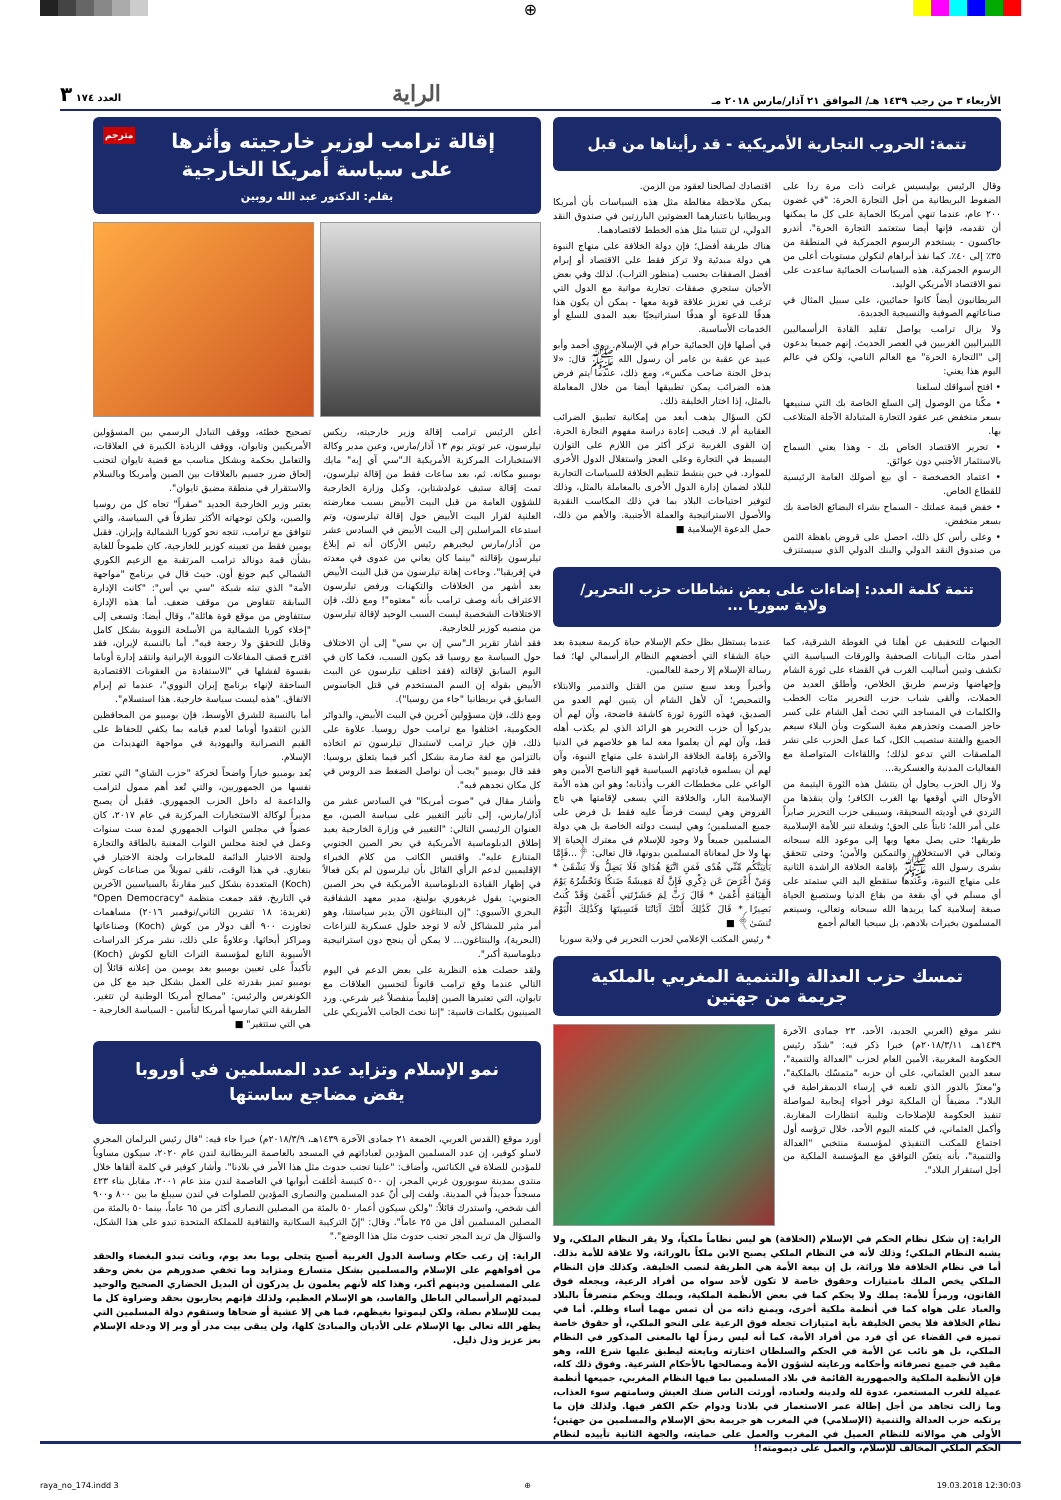⊕
الأربعاء ٣ من رجب ١٤٣٩ هـ/ الموافق ٢١ آذار/مارس ٢٠١٨ مـ
الراية
العدد ١٧٤ ٣
تتمة: الحروب التجارية الأمريكية - قد رأيناها من قبل
وقال الرئيس يوليسيس غرانت ذات مرة ردا على الضغوط البريطانية من أجل التجارة الحرة: "في غضون ٢٠٠ عام، عندما تنهي أمريكا الحماية على كل ما يمكنها أن تقدمه، فإنها أيضا ستعتمد التجارة الحرة". أندرو جاكسون - يستخدم الرسوم الجمركية في المنطقة من ٣٥٪ إلى ٤٠٪. كما نفذ أبراهام لنكولن مستويات أعلى من الرسوم الجمركية. هذه السياسات الحمائية ساعدت على نمو الاقتصاد الأمريكي الوليد.
البريطانيون أيضاً كانوا حمائيين، على سبيل المثال في صناعاتهم الصوفية والنسيجية الجديدة.
ولا يزال ترامب يواصل تقليد القادة الرأسماليين الليبراليين الغربيين في العصر الحديث. إنهم جميعا يدعون إلى "التجارة الحرة" مع العالم النامي، ولكن في عالم اليوم هذا يعني:
• افتح أسواقك لسلعنا
• مكّنا من الوصول إلى السلع الخاصة بك التي سنبيعها بسعر منخفض عبر عقود التجارة المتبادلة الآجلة المتلاعب بها.
• تحرير الاقتصاد الخاص بك - وهذا يعني السماح بالاستثمار الأجنبي دون عوائق.
• اعتماد الخصخصة - أي بيع أصولك العامة الرئيسية للقطاع الخاص.
• خفض قيمة عملتك - السماح بشراء البضائع الخاصة بك بسعر منخفض.
• وعلى رأس كل ذلك، احصل على قروض باهظة الثمن من صندوق النقد الدولي والبنك الدولي الذي سيستنزف اقتصادك لصالحنا لعقود من الزمن.
يمكن ملاحظة مغالطة مثل هذه السياسات بأن أمريكا وبريطانيا باعتبارهما العضوتين البارزتين في صندوق النقد الدولي، لن تتبنيا مثل هذه الخطط لاقتصادهما.
هناك طريقة أفضل؛ فإن دولة الخلافة على منهاج النبوة هي دولة مبدئية ولا تركز فقط على الاقتصاد أو إبرام أفضل الصفقات بحسب (منظور التراب). لذلك وفي بعض الأحيان ستجري صفقات تجارية مواتية مع الدول التي ترغب في تعزيز علاقة قوية معها - يمكن أن يكون هذا هدفًا للدعوة أو هدفًا استراتيجيًا بعيد المدى للسلع أو الخدمات الأساسية.
في أصلها فإن الحمائية حرام في الإسلام. روى أحمد وأبو عبيد عن عقبة بن عامر أن رسول الله ﷺ قال: «لا يدخل الجنة صاحب مكس»، ومع ذلك، عندما يتم فرض هذه الضرائب يمكن تطبيقها أيضا من خلال المعاملة بالمثل، إذا اختار الخليفة ذلك.
لكن السؤال يذهب أبعد من إمكانية تطبيق الضرائب العقابية أم لا. فيجب إعادة دراسة مفهوم التجارة الحرة. إن القوى الغربية تركز أكثر من اللازم على التوازن البسيط في التجارة وعلى العجز واستغلال الدول الأخرى للموارد. في حين ينشط تنظيم الخلافة للسياسات التجارية للبلاد لضمان إدارة الدول الأخرى بالمعاملة بالمثل، وذلك لتوفير احتياجات البلاد بما في ذلك المكاسب النقدية والأصول الاستراتيجية والعملة الأجنبية. والأهم من ذلك، حمل الدعوة الإسلامية ■
تتمة كلمة العدد: إضاءات على بعض نشاطات حزب التحرير/ ولاية سوريا ...
الجبهات للتخفيف عن أهلنا في الغوطة الشرقية، كما أصدر مئات البيانات الصحفية والورقات السياسية التي تكشف وتبين أساليب الغرب في القضاء على ثورة الشام وإجهاضها وترسم طريق الخلاص، وأطلق العديد من الحملات، وألقى شباب حزب التحرير مئات الخطب والكلمات في المساجد التي تحث أهل الشام على كسر حاجز الصمت وتحذرهم مغبة السكوت وبأن البلاء سيعم الجميع والفتنة ستصيب الكل، كما عمل الحزب على نشر الملصقات التي تدعو لذلك؛ واللقاءات المتواصلة مع الفعاليات المدنية والعسكرية...
ولا زال الحزب يحاول أن ينتشل هذه الثورة اليتيمة من الأوحال التي أوقعها بها الغرب الكافر؛ وأن ينقذها من التردي في أوديته السحيقة، وسيبقى حزب التحرير صابراً على أمر الله؛ ثابتاً على الحق؛ وشعلة تنير للأمة الإسلامية طريقها؛ حتى يصل معها وبها إلى موعود الله سبحانه وتعالى في الاستخلاف والتمكين والأمن؛ وحتى تتحقق بشرى رسول الله ﷺ بإقامة الخلافة الراشدة الثانية على منهاج النبوة، وعندها ستقطع اليد التي ستمتد على أي مسلم في أي بقعة من بقاع الدنيا وستصبغ الحياة صبغة إسلامية كما يريدها الله سبحانه وتعالى، وسينعم المسلمون بخيرات بلادهم، بل سيحيا العالم أجمع
عندما يستظل بظل حكم الإسلام حياة كريمة سعيدة بعد حياة الشقاء التي أخضعهم النظام الرأسمالي لها؛ فما رسالة الإسلام إلا رحمة للعالمين.
وأخيراً وبعد سبع سنين من القتل والتدمير والابتلاء والتمحيص؛ آن لأهل الشام أن يتبين لهم العدو من الصديق، فهذه الثورة ثورة كاشفة فاضحة، وآن لهم أن يدركوا أن حزب التحرير هو الرائد الذي لم يكذب أهله قط، وآن لهم أن يعلموا معه لما هو خلاصهم في الدنيا والآخرة بإقامة الخلافة الراشدة على منهاج النبوة، وآن لهم أن يسلموه قيادتهم السياسية فهو الناصح الأمين وهو الواعي على مخططات الغرب وأذنابه؛ وهو ابن هذه الأمة الإسلامية البار، والخلافة التي يسعى لإقامتها هي تاج الفروض وهي ليست فرضاً عليه فقط بل فرض على جميع المسلمين؛ وهي ليست دولته الخاصة بل هي دولة المسلمين جميعاً ولا وجود للإسلام في معترك الحياة إلا بها ولا حل لمعاناة المسلمين بدونها، قال تعالى: ﴿...فَإِمَّا يَأْتِيَنَّكُم مِّنِّي هُدًى فَمَنِ اتَّبَعَ هُدَايَ فَلَا يَضِلُّ وَلَا يَشْقَىٰ * وَمَنْ أَعْرَضَ عَن ذِكْرِي فَإِنَّ لَهُ مَعِيشَةً ضَنكًا وَنَحْشُرُهُ يَوْمَ الْقِيَامَةِ أَعْمَىٰ * قَالَ رَبِّ لِمَ حَشَرْتَنِي أَعْمَىٰ وَقَدْ كُنتُ بَصِيرًا * قَالَ كَذَٰلِكَ أَتَتْكَ آيَاتُنَا فَنَسِيتَهَا وَكَذَٰلِكَ الْيَوْمَ تُنسَىٰ﴾ ■
* رئيس المكتب الإعلامي لحزب التحرير في ولاية سوريا
تمسك حزب العدالة والتنمية المغربي بالملكية
جريمة من جهتين
نشر موقع (العربي الجديد، الأحد، ٢٣ جمادى الآخرة ١٤٣٩هـ، ٢٠١٨/٣/١١م) خبرا ذكر فيه: "شدّد رئيس الحكومة المغربية، الأمين العام لحزب "العدالة والتنمية"، سعد الدين العثماني، على أن حزبه "متمسّك بالملكية"، و"معتزّ بالدور الذي تلعبه في إرساء الديمقراطية في البلاد". مضيفاً أن الملكية توفر أجواء إيجابية لمواصلة تنفيذ الحكومة للإصلاحات وتلبية انتظارات المغاربة. وأكمل العثماني، في كلمته اليوم الأحد، خلال ترؤسه أول اجتماع للمكتب التنفيذي لمؤسسة منتخبي "العدالة والتنمية"، بأنه يتعيّن التوافق مع المؤسسة الملكية من أجل استقرار البلاد".
الراية: إن شكل نظام الحكم في الإسلام (الخلافة) هو ليس نظاماً ملكياً، ولا يقر النظام الملكي، ولا يشبه النظام الملكي؛ وذلك لأنه في النظام الملكي يصبح الابن ملكاً بالوراثة، ولا علاقة للأمة بذلك. أما في نظام الخلافة فلا وراثة، بل إن بيعة الأمة هي الطريقة لنصب الخليفة. وكذلك فإن النظام الملكي يخص الملك بامتيازات وحقوق خاصة لا تكون لأحد سواه من أفراد الرعية، ويجعله فوق القانون، ورمزاً للأمة: يملك ولا يحكم كما في بعض الأنظمة الملكية، ويملك ويحكم متصرفاً بالبلاد والعباد على هواه كما في أنظمة ملكية أخرى، ويمنع ذاته من أن تمس مهما أساء وظلم. أما في نظام الخلافة فلا يخص الخليفة بأية امتيازات تجعله فوق الرعية على النحو الملكي، أو حقوق خاصة تميزه في القضاء عن أي فرد من أفراد الأمة، كما أنه ليس رمزاً لها بالمعنى المذكور في النظام الملكي، بل هو نائب عن الأمة في الحكم والسلطان اختارته وبايعته ليطبق عليها شرع الله، وهو مقيد في جميع تصرفاته وأحكامه ورعايته لشؤون الأمة ومصالحها بالأحكام الشرعية. وفوق ذلك كله، فإن الأنظمة الملكية والجمهورية القائمة في بلاد المسلمين بما فيها النظام المغربي، جميعها أنظمة عميلة للغرب المستعمر، عدوة لله ولدينه ولعباده، أورثت الناس ضنك العيش وسامتهم سوء العذاب، وما زالت تجاهد من أجل إطالة عمر الاستعمار في بلادنا ودوام حكم الكفر فيها. ولذلك فإن ما يرتكبه حزب العدالة والتنمية (الإسلامي) في المغرب هو جريمة بحق الإسلام والمسلمين من جهتين؛ الأولى هي موالاته للنظام العميل في المغرب والعمل على حمايته، والجهة الثانية تأييده لنظام الحكم الملكي المخالف للإسلام، والعمل على ديمومته!!
مترجم إقالة ترامب لوزير خارجيته وأثرها
على سياسة أمريكا الخارجية
بقلم: الدكتور عبد الله روبين
أعلن الرئيس ترامب إقالة وزير خارجيته، ريكس تيلرسون، عبر تويتر يوم ١٣ آذار/مارس، وعين مدير وكالة الاستخبارات المركزية الأمريكية الـ"سي آي إيه" مايك بومبيو مكانه. ثم، بعد ساعات فقط من إقالة تيلرسون، تمت إقالة ستيف غولدشتاين، وكيل وزارة الخارجية للشؤون العامة من قبل البيت الأبيض بسبب معارضته العلنية لقرار البيت الأبيض حول إقالة تيلرسون، وتم استدعاء المراسلين إلى البيت الأبيض في السادس عشر من آذار/مارس ليخبرهم رئيس الأركان أنه تم إبلاغ تيلرسون بإقالته "بينما كان يعاني من عدوى في معدته في إفريقيا". وجاءت إهانة تيلرسون من قبل البيت الأبيض بعد أشهر من الخلافات والتكهنات ورفض تيلرسون الاعتراف بأنه وصف ترامب بأنه "معتوه"! ومع ذلك، فإن الاختلافات الشخصية ليست السبب الوحيد لإقالة تيلرسون من منصبه كوزير للخارجية.
فقد أشار تقرير الـ"سي إن بي سي" إلى أن الاختلاف حول السياسة مع روسيا قد يكون السبب، فكما كان في اليوم السابق لإقالته (فقد اختلف تيلرسون عن البيت الأبيض بقوله إن السم المستخدم في قتل الجاسوس السابق في بريطانيا "جاء من روسيا").
ومع ذلك، فإن مسؤولين آخرين في البيت الأبيض، والدوائر الحكومية، اختلفوا مع ترامب حول روسيا. علاوة على ذلك، فإن خيار ترامب لاستبدال تيلرسون تم اتخاذه بالتزامن مع لغة صارمة بشكل أكبر فيما يتعلق بروسيا: فقد قال بومبيو "يجب أن نواصل الضغط ضد الروس في كل مكان نجدهم فيه".
وأشار مقال في "صوت أمريكا" في السادس عشر من آذار/مارس، إلى تأثير التغيير على سياسة الصين، مع العنوان الرئيسي التالي: "التغيير في وزارة الخارجية يعيد إطلاق الدبلوماسية الأمريكية في بحر الصين الجنوبي المتنازع عليه". واقتبس الكاتب من كلام الخبراء الإقليميين لدعم الرأي القائل بأن تيلرسون لم يكن فعالاً في إظهار القيادة الدبلوماسية الأمريكية في بحر الصين الجنوبي: يقول غريغوري بولينغ، مدير معهد الشفافية البحري الآسيوي: "إن البنتاغون الآن يدير سياستنا، وهو أمر مثير للمشاكل لأنه لا توجد حلول عسكرية للنزاعات (البحرية)، والبنتاغون... لا يمكن أن ينجح دون استراتيجية دبلوماسية أكبر".
ولقد حصلت هذه النظرية على بعض الدعم في اليوم التالي عندما وقع ترامب قانوناً لتحسين العلاقات مع تايوان، التي تعتبرها الصين إقليماً منفصلاً غير شرعي. ورد الصينيون بكلمات قاسية: "إننا نحث الجانب الأمريكي على تصحيح خطئه، ووقف التبادل الرسمي بين المسؤولين الأمريكيين وتايوان، ووقف الزيادة الكبيرة في العلاقات، والتعامل بحكمة وبشكل مناسب مع قضية تايوان لتجنب إلحاق ضرر جسيم بالعلاقات بين الصين وأمريكا وبالسلام والاستقرار في منطقة مضيق تايوان".
يعتبر وزير الخارجية الجديد "صقراً" تجاه كل من روسيا والصين، ولكن توجهاته الأكثر تطرفاً في السياسة، والتي تتوافق مع ترامب، تتجه نحو كوريا الشمالية وإيران. فقبل يومين فقط من تعيينه كوزير للخارجية، كان طموحاً للغاية بشأن قمة دونالد ترامب المرتقبة مع الزعيم الكوري الشمالي كيم جونغ أون. حيث قال في برنامج "مواجهة الأمة" الذي تبثه شبكة "سي بي أس": "كانت الإدارة السابقة تتفاوض من موقف ضعف. أما هذه الإدارة ستتفاوض من موقع قوة هائلة"، وقال أيضا: وتسعى إلى "إخلاء كوريا الشمالية من الأسلحة النووية بشكل كامل وقابل للتحقق ولا رجعة فيه". أما بالنسبة لإيران، فقد اقترح قصف المفاعلات النووية الإيرانية وانتقد إدارة أوباما بقسوة لفشلها في "الاستفادة من العقوبات الاقتصادية الساحقة لإنهاء برنامج إيران النووي"، عندما تم إبرام الاتفاق. "هذه ليست سياسة خارجية. هذا استسلام".
أما بالنسبة للشرق الأوسط، فإن بومبيو من المحافظين الذين انتقدوا أوباما لعدم قيامه بما يكفي للحفاظ على القيم النصرانية واليهودية في مواجهة التهديدات من الإسلام.
يُعد بومبيو خياراً واضحاً لحركة "حزب الشاي" التي تعتبر نفسها من الجمهوريين، والتي تُعد أهم ممول لترامب والداعمة له داخل الحزب الجمهوري. فقبل أن يصبح مديراً لوكالة الاستخبارات المركزية في عام ٢٠١٧، كان عضواً في مجلس النواب الجمهوري لمدة ست سنوات وعمل في لجنة مجلس النواب المعنية بالطاقة والتجارة ولجنة الاختيار الدائمة للمخابرات ولجنة الاختيار في بنغازي. في هذا الوقت، تلقى تمويلاً من صناعات كوش (Koch) المتعددة بشكل كبير مقارنةً بالسياسيين الآخرين في التاريخ. فقد جمعت منظمة "Open Democracy" (تغريدة: ١٨ تشرين الثاني/نوفمبر ٢٠١٦) مساهمات تجاوزت ٩٠٠ ألف دولار من كوش (Koch) وصناعاتها ومراكز أبحاثها. وعلاوةً على ذلك، نشر مركز الدراسات الأسيوية التابع لمؤسسة التراث التابع لكوش (Koch) تأكيداً على تعيين بومبيو بعد يومين من إعلانه قائلاً إن بومبيو تميز بقدرته على العمل بشكل جيد مع كل من الكونغرس والرئيس: "مصالح أمريكا الوطنية لن تتغير. الطريقة التي تمارسها أمريكا لتأمين - السياسة الخارجية - هي التي ستتغير" ■
نمو الإسلام وتزايد عدد المسلمين في أوروبا
يقض مضاجع ساستها
أورد موقع (القدس العربي، الجمعة ٢١ جمادى الآخرة ١٤٣٩هـ، ٢٠١٨/٣/٩م) خبرا جاء فيه: "قال رئيس البرلمان المجري لاسلو كوفير، إن عدد المسلمين المؤدين لعباداتهم في المسجد بالعاصمة البريطانية لندن عام ٢٠٢٠، سيكون مساوياً للمؤدين للصلاة في الكنائس، وأضاف: "علينا تجنب حدوث مثل هذا الأمر في بلادنا". وأشار كوفير في كلمة ألقاها خلال منتدى بمدينة سوبورون غربي المجر، إن ٥٠٠ كنيسة أغلقت أبوابها في العاصمة لندن منذ عام ٢٠٠١، مقابل بناء ٤٢٣ مسجداً جديداً في المدينة. ولفت إلى أنّ عدد المسلمين والنصارى المؤدين للصلوات في لندن سيبلغ ما بين ٨٠٠ و٩٠٠ ألف شخص، واستدرك قائلاً: "ولكن سيكون أعمار ٥٠ بالمئة من المصلين النصارى أكثر من ٦٥ عاماً، بينما ٥٠ بالمئة من المصلين المسلمين أقل من ٢٥ عاماً". وقال: "إنّ التركيبة السكانية والثقافية للمملكة المتحدة تبدو على هذا الشكل، والسؤال هل تريد المجر تجنب حدوث مثل هذا الوضع"."
الراية: إن رعب حكام وساسة الدول الغربية أصبح يتجلى يوما بعد يوم، وباتت تبدو البغضاء والحقد من أفواههم على الإسلام والمسلمين بشكل متسارع ومتزايد وما تخفي صدورهم من بغض وحقد على المسلمين ودينهم أكبر، وهذا كله لأنهم يعلمون بل يدركون أن البديل الحضاري الصحيح والوحيد لمبدئهم الرأسمالي الباطل والفاسد، هو الإسلام العظيم، ولذلك فإنهم يحاربون بحقد وضراوة كل ما يمت للإسلام بصلة، ولكن ليموتوا بغيظهم، فما هي إلا عشية أو ضحاها وستقوم دولة المسلمين التي يظهر الله تعالى بها الإسلام على الأديان والمبادئ كلها، ولن يبقى بيت مدر أو وبر إلا ودخله الإسلام بعز عزيز وذل ذليل.
raya_no_174.indd 3 ⊕ 19.03.2018 12:30:03